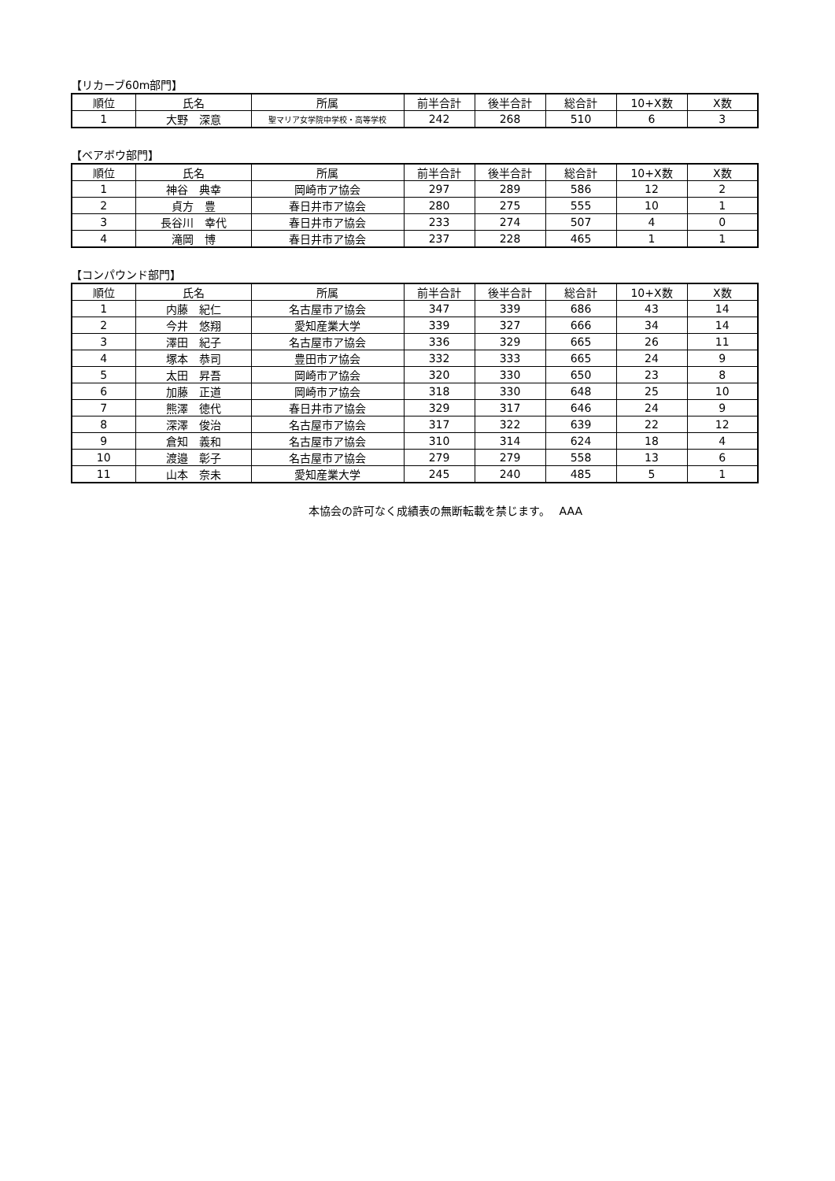【リカーブ60m部門】
| 順位 | 氏名 | 所属 | 前半合計 | 後半合計 | 総合計 | 10+X数 | X数 |
| --- | --- | --- | --- | --- | --- | --- | --- |
| 1 | 大野 深意 | 聖マリア女学院中学校・高等学校 | 242 | 268 | 510 | 6 | 3 |
【ベアボウ部門】
| 順位 | 氏名 | 所属 | 前半合計 | 後半合計 | 総合計 | 10+X数 | X数 |
| --- | --- | --- | --- | --- | --- | --- | --- |
| 1 | 神谷 典幸 | 岡崎市ア協会 | 297 | 289 | 586 | 12 | 2 |
| 2 | 貞方 豊 | 春日井市ア協会 | 280 | 275 | 555 | 10 | 1 |
| 3 | 長谷川 幸代 | 春日井市ア協会 | 233 | 274 | 507 | 4 | 0 |
| 4 | 滝岡 博 | 春日井市ア協会 | 237 | 228 | 465 | 1 | 1 |
【コンパウンド部門】
| 順位 | 氏名 | 所属 | 前半合計 | 後半合計 | 総合計 | 10+X数 | X数 |
| --- | --- | --- | --- | --- | --- | --- | --- |
| 1 | 内藤 紀仁 | 名古屋市ア協会 | 347 | 339 | 686 | 43 | 14 |
| 2 | 今井 悠翔 | 愛知産業大学 | 339 | 327 | 666 | 34 | 14 |
| 3 | 澤田 紀子 | 名古屋市ア協会 | 336 | 329 | 665 | 26 | 11 |
| 4 | 塚本 恭司 | 豊田市ア協会 | 332 | 333 | 665 | 24 | 9 |
| 5 | 太田 昇吾 | 岡崎市ア協会 | 320 | 330 | 650 | 23 | 8 |
| 6 | 加藤 正道 | 岡崎市ア協会 | 318 | 330 | 648 | 25 | 10 |
| 7 | 熊澤 徳代 | 春日井市ア協会 | 329 | 317 | 646 | 24 | 9 |
| 8 | 深澤 俊治 | 名古屋市ア協会 | 317 | 322 | 639 | 22 | 12 |
| 9 | 倉知 義和 | 名古屋市ア協会 | 310 | 314 | 624 | 18 | 4 |
| 10 | 渡邉 彰子 | 名古屋市ア協会 | 279 | 279 | 558 | 13 | 6 |
| 11 | 山本 奈未 | 愛知産業大学 | 245 | 240 | 485 | 5 | 1 |
本協会の許可なく成績表の無断転載を禁じます。　 AAA